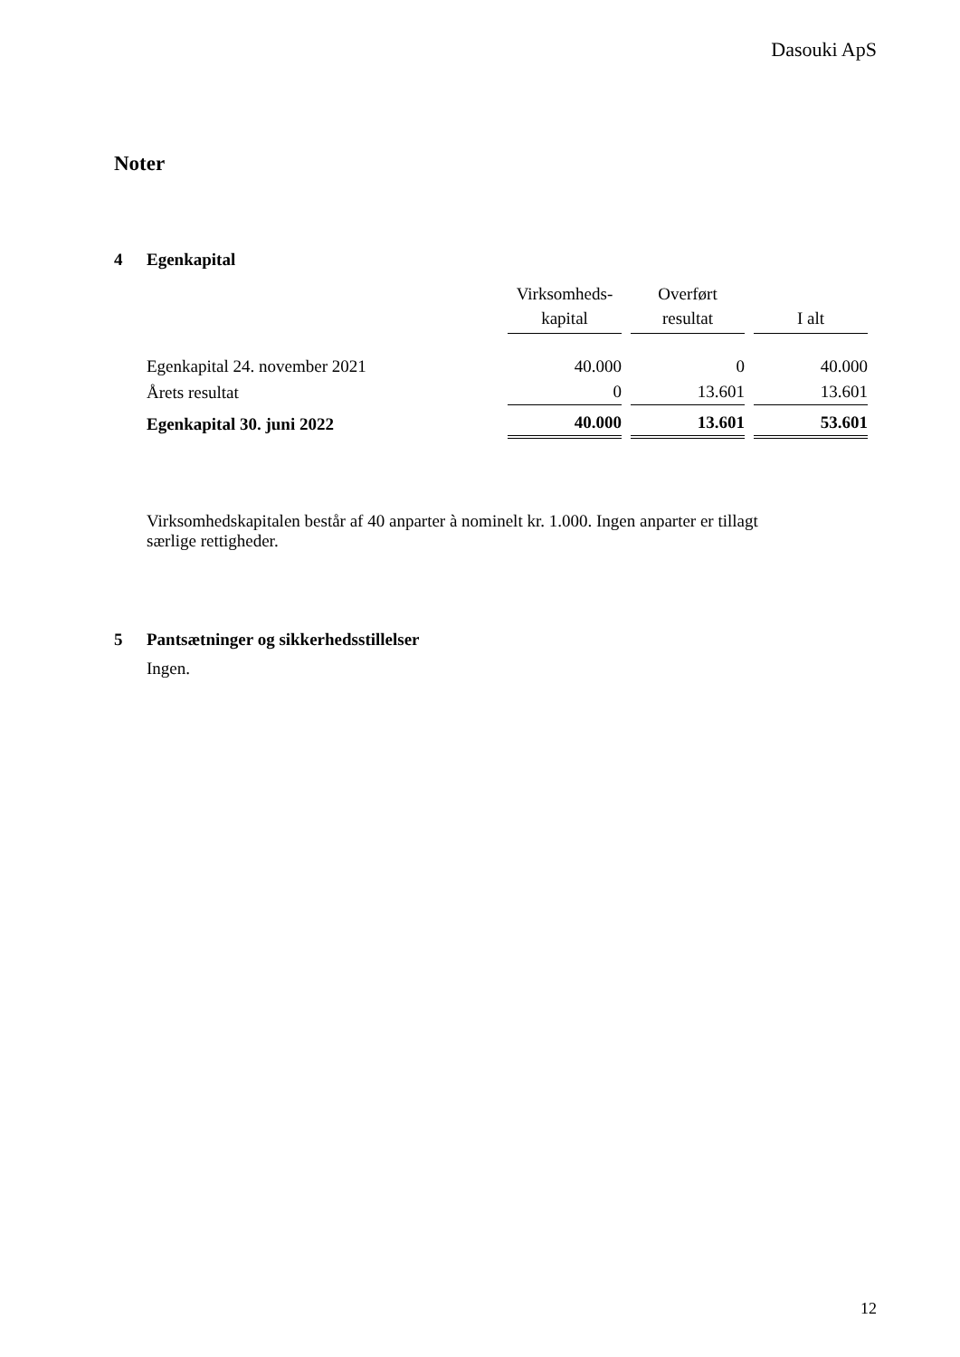Dasouki ApS
Noter
4 Egenkapital
| | Virksomheds- kapital | Overført resultat | I alt |
| --- | --- | --- | --- |
| Egenkapital 24. november 2021 | 40.000 | 0 | 40.000 |
| Årets resultat | 0 | 13.601 | 13.601 |
| Egenkapital 30. juni 2022 | 40.000 | 13.601 | 53.601 |
Virksomhedskapitalen består af 40 anparter à nominelt kr. 1.000. Ingen anparter er tillagt
særlige rettigheder.
5 Pantsætninger og sikkerhedsstillelser
Ingen.
12